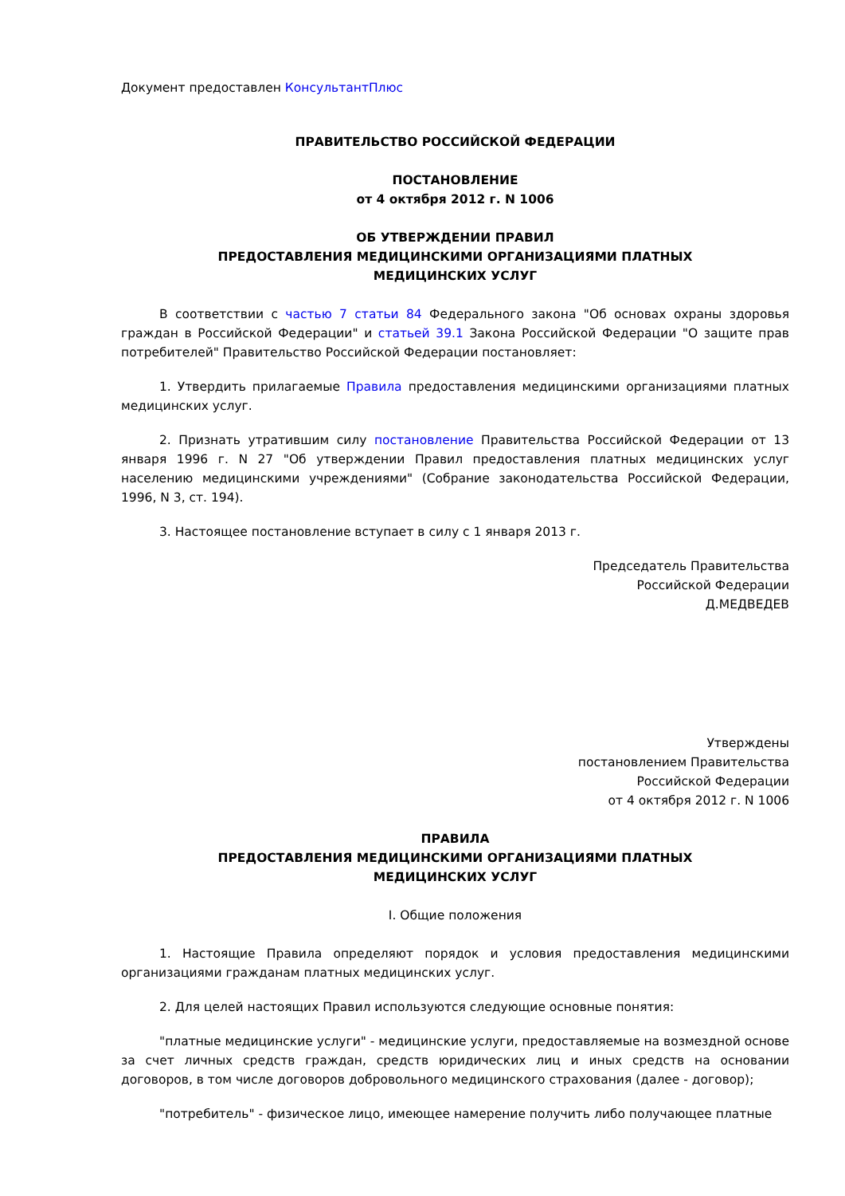Документ предоставлен КонсультантПлюс
ПРАВИТЕЛЬСТВО РОССИЙСКОЙ ФЕДЕРАЦИИ
ПОСТАНОВЛЕНИЕ
от 4 октября 2012 г. N 1006
ОБ УТВЕРЖДЕНИИ ПРАВИЛ
ПРЕДОСТАВЛЕНИЯ МЕДИЦИНСКИМИ ОРГАНИЗАЦИЯМИ ПЛАТНЫХ
МЕДИЦИНСКИХ УСЛУГ
В соответствии с частью 7 статьи 84 Федерального закона "Об основах охраны здоровья граждан в Российской Федерации" и статьей 39.1 Закона Российской Федерации "О защите прав потребителей" Правительство Российской Федерации постановляет:
1. Утвердить прилагаемые Правила предоставления медицинскими организациями платных медицинских услуг.
2. Признать утратившим силу постановление Правительства Российской Федерации от 13 января 1996 г. N 27 "Об утверждении Правил предоставления платных медицинских услуг населению медицинскими учреждениями" (Собрание законодательства Российской Федерации, 1996, N 3, ст. 194).
3. Настоящее постановление вступает в силу с 1 января 2013 г.
Председатель Правительства
Российской Федерации
Д.МЕДВЕДЕВ
Утверждены
постановлением Правительства
Российской Федерации
от 4 октября 2012 г. N 1006
ПРАВИЛА
ПРЕДОСТАВЛЕНИЯ МЕДИЦИНСКИМИ ОРГАНИЗАЦИЯМИ ПЛАТНЫХ
МЕДИЦИНСКИХ УСЛУГ
I. Общие положения
1. Настоящие Правила определяют порядок и условия предоставления медицинскими организациями гражданам платных медицинских услуг.
2. Для целей настоящих Правил используются следующие основные понятия:
"платные медицинские услуги" - медицинские услуги, предоставляемые на возмездной основе за счет личных средств граждан, средств юридических лиц и иных средств на основании договоров, в том числе договоров добровольного медицинского страхования (далее - договор);
"потребитель" - физическое лицо, имеющее намерение получить либо получающее платные